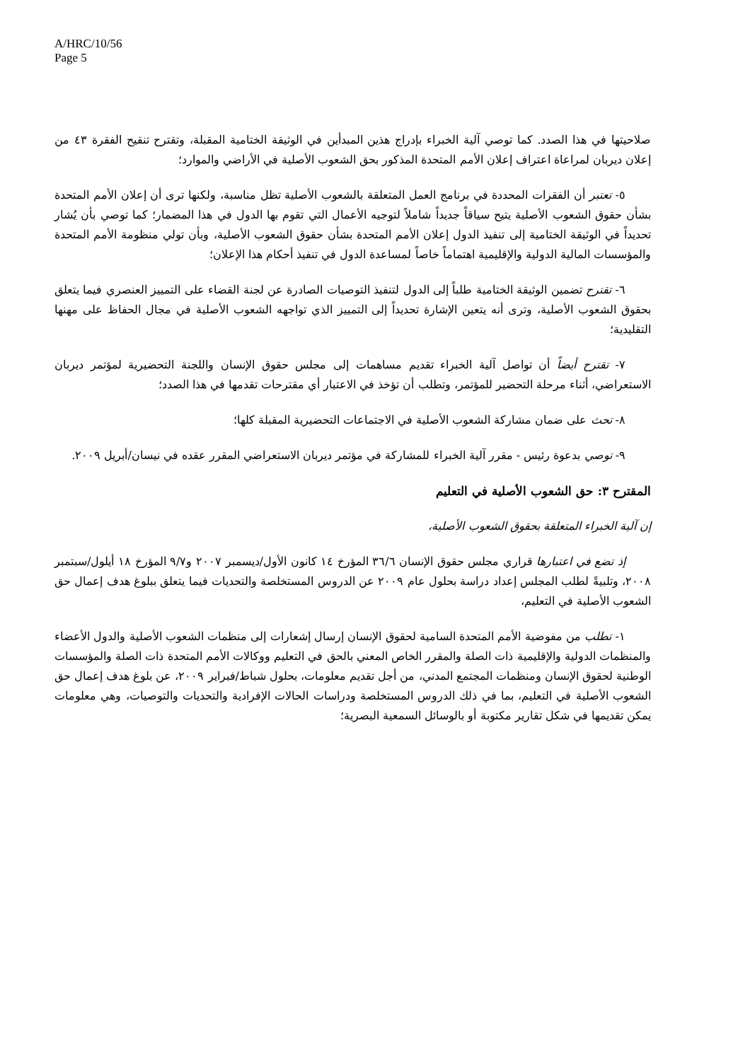A/HRC/10/56
Page 5
صلاحيتها في هذا الصدد. كما توصي آلية الخبراء بإدراج هذين المبدأين في الوثيقة الختامية المقبلة، وتقترح تنقيح الفقرة ٤٣ من إعلان ديربان لمراعاة اعتراف إعلان الأمم المتحدة المذكور بحق الشعوب الأصلية في الأراضي والموارد؛
٥- تعتبر أن الفقرات المحددة في برنامج العمل المتعلقة بالشعوب الأصلية تظل مناسبة، ولكنها ترى أن إعلان الأمم المتحدة بشأن حقوق الشعوب الأصلية يتيح سياقاً جديداً شاملاً لتوجيه الأعمال التي تقوم بها الدول في هذا المضمار؛ كما توصي بأن يُشار تحديداً في الوثيقة الختامية إلى تنفيذ الدول إعلان الأمم المتحدة بشأن حقوق الشعوب الأصلية، وبأن تولي منظومة الأمم المتحدة والمؤسسات المالية الدولية والإقليمية اهتماماً خاصاً لمساعدة الدول في تنفيذ أحكام هذا الإعلان؛
٦- تقترح تضمين الوثيقة الختامية طلباً إلى الدول لتنفيذ التوصيات الصادرة عن لجنة القضاء على التمييز العنصري فيما يتعلق بحقوق الشعوب الأصلية، وترى أنه يتعين الإشارة تحديداً إلى التمييز الذي تواجهه الشعوب الأصلية في مجال الحفاظ على مهنها التقليدية؛
٧- تقترح أيضاً أن تواصل آلية الخبراء تقديم مساهمات إلى مجلس حقوق الإنسان واللجنة التحضيرية لمؤتمر ديربان الاستعراضي، أثناء مرحلة التحضير للمؤتمر، وتطلب أن تؤخذ في الاعتبار أي مقترحات تقدمها في هذا الصدد؛
٨- تحث على ضمان مشاركة الشعوب الأصلية في الاجتماعات التحضيرية المقبلة كلها؛
٩- توصي بدعوة رئيس - مقرر آلية الخبراء للمشاركة في مؤتمر ديربان الاستعراضي المقرر عقده في نيسان/أبريل ٢٠٠٩.
المقترح ٣: حق الشعوب الأصلية في التعليم
إن آلية الخبراء المتعلقة بحقوق الشعوب الأصلية،
إذ تضع في اعتبارها قراري مجلس حقوق الإنسان ٣٦/٦ المؤرخ ١٤ كانون الأول/ديسمبر ٢٠٠٧ و٩/٧ المؤرخ ١٨ أيلول/سبتمبر ٢٠٠٨، وتلبيةً لطلب المجلس إعداد دراسة بحلول عام ٢٠٠٩ عن الدروس المستخلصة والتحديات فيما يتعلق ببلوغ هدف إعمال حق الشعوب الأصلية في التعليم،
١- تطلب من مفوضية الأمم المتحدة السامية لحقوق الإنسان إرسال إشعارات إلى منظمات الشعوب الأصلية والدول الأعضاء والمنظمات الدولية والإقليمية ذات الصلة والمقرر الخاص المعني بالحق في التعليم ووكالات الأمم المتحدة ذات الصلة والمؤسسات الوطنية لحقوق الإنسان ومنظمات المجتمع المدني، من أجل تقديم معلومات، بحلول شباط/فبراير ٢٠٠٩، عن بلوغ هدف إعمال حق الشعوب الأصلية في التعليم، بما في ذلك الدروس المستخلصة ودراسات الحالات الإفرادية والتحديات والتوصيات، وهي معلومات يمكن تقديمها في شكل تقارير مكتوبة أو بالوسائل السمعية البصرية؛